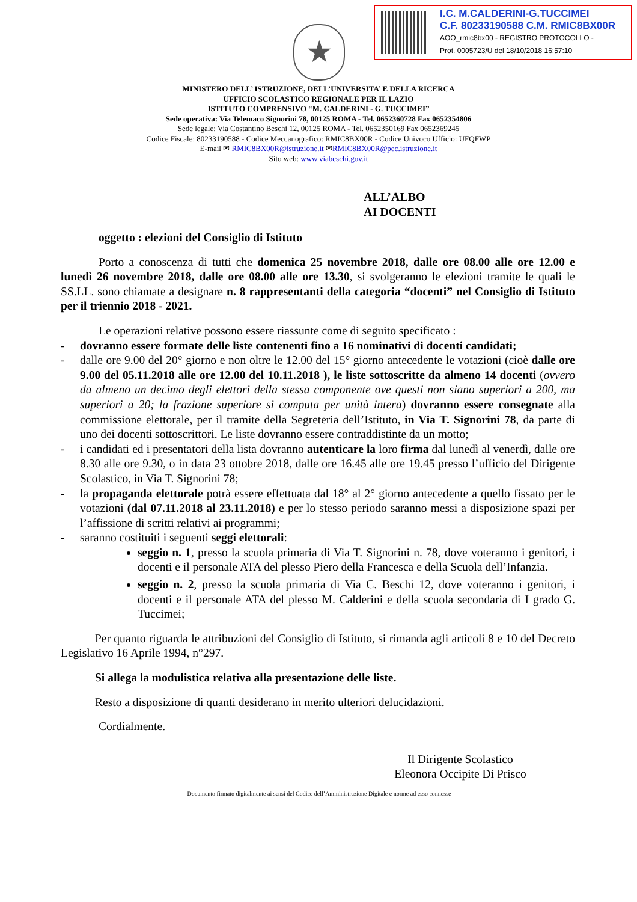I.C. M.CALDERINI-G.TUCCIMEI
C.F. 80233190588 C.M. RMIC8BX00R
AOO_rmic8bx00 - REGISTRO PROTOCOLLO -
Prot. 0005723/U del 18/10/2018 16:57:10
★
MINISTERO DELL’ ISTRUZIONE, DELL’UNIVERSITA’ E DELLA RICERCA
UFFICIO SCOLASTICO REGIONALE PER IL LAZIO
ISTITUTO COMPRENSIVO “M. CALDERINI - G. TUCCIMEI”
Sede operativa: Via Telemaco Signorini 78, 00125 ROMA - Tel. 0652360728 Fax 0652354806
Sede legale: Via Costantino Beschi 12, 00125 ROMA - Tel. 0652350169 Fax 0652369245
Codice Fiscale: 80233190588 - Codice Meccanografico: RMIC8BX00R - Codice Univoco Ufficio: UFQFWP
E-mail ✉ RMIC8BX00R@istruzione.it ✉RMIC8BX00R@pec.istruzione.it
Sito web: www.viabeschi.gov.it
ALL’ALBO
AI DOCENTI
oggetto : elezioni del Consiglio di Istituto
Porto a conoscenza di tutti che domenica 25 novembre 2018, dalle ore 08.00 alle ore 12.00 e lunedì 26 novembre 2018, dalle ore 08.00 alle ore 13.30, si svolgeranno le elezioni tramite le quali le SS.LL. sono chiamate a designare n. 8 rappresentanti della categoria “docenti” nel Consiglio di Istituto per il triennio 2018 - 2021.
Le operazioni relative possono essere riassunte come di seguito specificato :
- dovranno essere formate delle liste contenenti fino a 16 nominativi di docenti candidati;
- dalle ore 9.00 del 20° giorno e non oltre le 12.00 del 15° giorno antecedente le votazioni (cioè dalle ore 9.00 del 05.11.2018 alle ore 12.00 del 10.11.2018 ), le liste sottoscritte da almeno 14 docenti (ovvero da almeno un decimo degli elettori della stessa componente ove questi non siano superiori a 200, ma superiori a 20; la frazione superiore si computa per unità intera) dovranno essere consegnate alla commissione elettorale, per il tramite della Segreteria dell’Istituto, in Via T. Signorini 78, da parte di uno dei docenti sottoscrittori. Le liste dovranno essere contraddistinte da un motto;
- i candidati ed i presentatori della lista dovranno autenticare la loro firma dal lunedì al venerdì, dalle ore 8.30 alle ore 9.30, o in data 23 ottobre 2018, dalle ore 16.45 alle ore 19.45 presso l’ufficio del Dirigente Scolastico, in Via T. Signorini 78;
- la propaganda elettorale potrà essere effettuata dal 18° al 2° giorno antecedente a quello fissato per le votazioni (dal 07.11.2018 al 23.11.2018) e per lo stesso periodo saranno messi a disposizione spazi per l’affissione di scritti relativi ai programmi;
- saranno costituiti i seguenti seggi elettorali:
seggio n. 1, presso la scuola primaria di Via T. Signorini n. 78, dove voteranno i genitori, i docenti e il personale ATA del plesso Piero della Francesca e della Scuola dell’Infanzia.
seggio n. 2, presso la scuola primaria di Via C. Beschi 12, dove voteranno i genitori, i docenti e il personale ATA del plesso M. Calderini e della scuola secondaria di I grado G. Tuccimei;
Per quanto riguarda le attribuzioni del Consiglio di Istituto, si rimanda agli articoli 8 e 10 del Decreto Legislativo 16 Aprile 1994, n°297.
Si allega la modulistica relativa alla presentazione delle liste.
Resto a disposizione di quanti desiderano in merito ulteriori delucidazioni.
Cordialmente.
Il Dirigente Scolastico
Eleonora Occipite Di Prisco
Documento firmato digitalmente ai sensi del Codice dell’Amministrazione Digitale e norme ad esso connesse